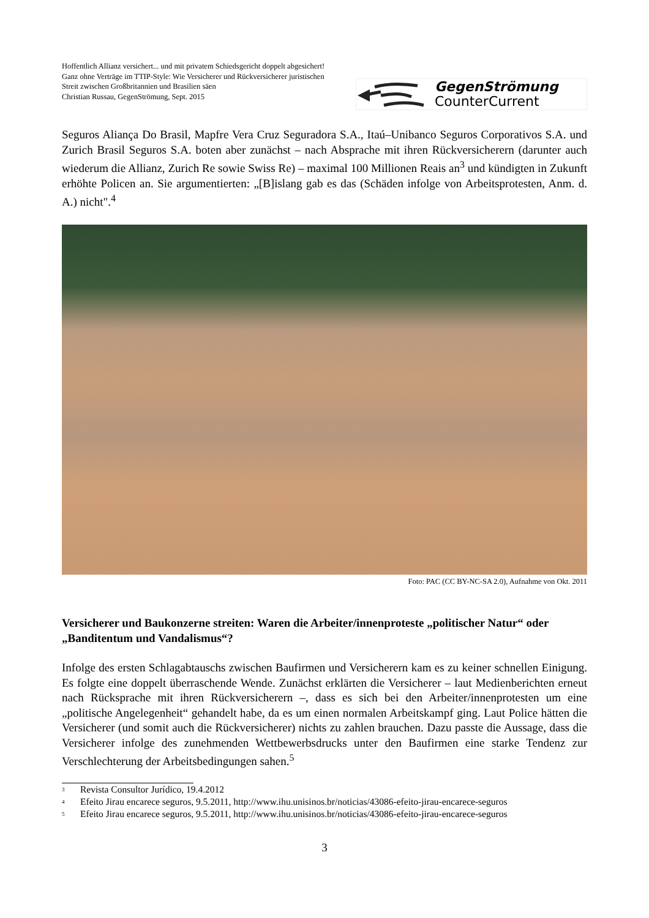Hoffentlich Allianz versichert... und mit privatem Schiedsgericht doppelt abgesichert!
Ganz ohne Verträge im TTIP-Style: Wie Versicherer und Rückversicherer juristischen Streit zwischen Großbritannien und Brasilien säen
Christian Russau, GegenStrömung, Sept. 2015
GegenStrömung
CounterCurrent
Seguros Aliança Do Brasil, Mapfre Vera Cruz Seguradora S.A., Itaú–Unibanco Seguros Corporativos S.A. und Zurich Brasil Seguros S.A. boten aber zunächst – nach Absprache mit ihren Rückversicherern (darunter auch wiederum die Allianz, Zurich Re sowie Swiss Re) – maximal 100 Millionen Reais an<sup>3</sup> und kündigten in Zukunft erhöhte Policen an. Sie argumentierten: „[B]islang gab es das (Schäden infolge von Arbeitsprotesten, Anm. d. A.) nicht".<sup>4</sup>
Foto: PAC (CC BY-NC-SA 2.0), Aufnahme von Okt. 2011
Versicherer und Baukonzerne streiten: Waren die Arbeiter/innenproteste „politischer Natur“ oder „Banditentum und Vandalismus“?
Infolge des ersten Schlagabtauschs zwischen Baufirmen und Versicherern kam es zu keiner schnellen Einigung. Es folgte eine doppelt überraschende Wende. Zunächst erklärten die Versicherer – laut Medienberichten erneut nach Rücksprache mit ihren Rückversicherern –, dass es sich bei den Arbeiter/innenprotesten um eine „politische Angelegenheit“ gehandelt habe, da es um einen normalen Arbeitskampf ging. Laut Police hätten die Versicherer (und somit auch die Rückversicherer) nichts zu zahlen brauchen. Dazu passte die Aussage, dass die Versicherer infolge des zunehmenden Wettbewerbsdrucks unter den Baufirmen eine starke Tendenz zur Verschlechterung der Arbeitsbedingungen sahen.<sup>5</sup>
<sup>3</sup> Revista Consultor Jurídico, 19.4.2012
<sup>4</sup> Efeito Jirau encarece seguros, 9.5.2011, http://www.ihu.unisinos.br/noticias/43086-efeito-jirau-encarece-seguros
<sup>5</sup> Efeito Jirau encarece seguros, 9.5.2011, http://www.ihu.unisinos.br/noticias/43086-efeito-jirau-encarece-seguros
3